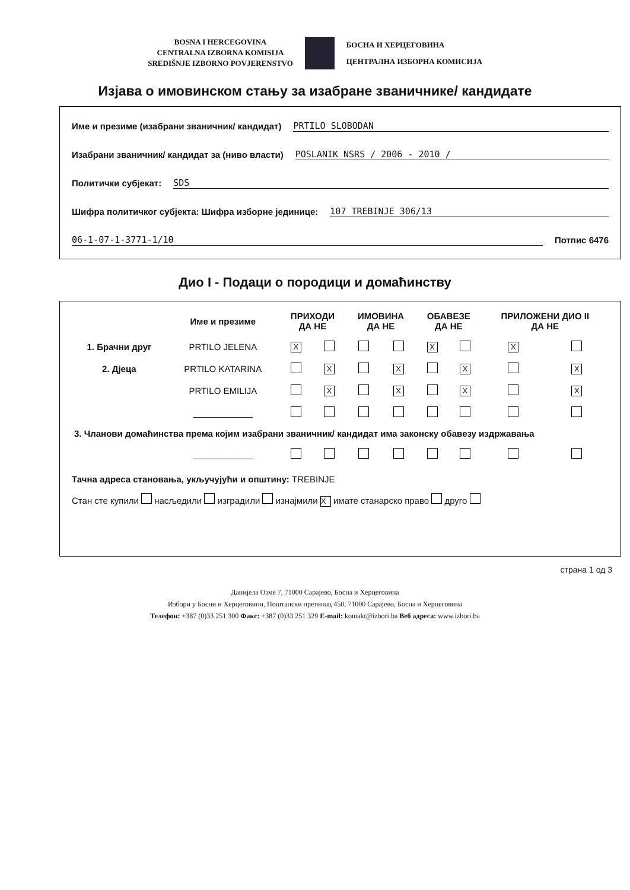BOSNA I HERCEGOVINA
CENTRALNA IZBORNA KOMISIJA
SREDIŠNJE IZBORNO POVJERENSTVO
БОСНА И ХЕРЦЕГОВИНА
ЦЕНТРАЛНА ИЗБОРНА КОМИСИЈА
Изјава о имовинском стању за изабране званичнике/ кандидате
Име и презиме (изабрани званичник/ кандидат) PRTILO SLOBODAN
Изабрани званичник/ кандидат за (ниво власти) POSLANIK NSRS / 2006 - 2010 /
Политички субјекат: SDS
Шифра политичког субјекта: Шифра изборне јединице: 107 TREBINJE 306/13
06-1-07-1-3771-1/10 Потпис 6476
Дио I - Подаци о породици и домаћинству
| | Име и презиме | ПРИХОДИ ДА НЕ | | ИМОВИНА ДА НЕ | | ОБАВЕЗЕ ДА НЕ | | ПРИЛОЖЕНИ ДИО II ДА НЕ | |
| --- | --- | --- | --- | --- | --- | --- | --- | --- | --- |
| 1. Брачни друг | PRTILO JELENA | X | | | | X | | X | |
| 2. Дјеца | PRTILO KATARINA | | X | | X | | X | | X |
| | PRTILO EMILIJA | | X | | X | | X | | X |
| | ____________ | | | | | | | | |
| 3. Чланови домаћинства према којим изабрани званичник/ кандидат има законску обавезу издржавања | | | | | | | | | |
| | ____________ | | | | | | | | |
Тачна адреса становања, укључујући и општину: TREBINJE
Стан сте купили насљедили изградили изнајмили X имате станарско право друго
страна 1 од 3
Данијела Озме 7, 71000 Сарајево, Босна и Херцеговина
Избори у Босни и Херцеговини, Поштански претинац 450, 71000 Сарајево, Босна и Херцеговина
Телефон: +387 (0)33 251 300 Факс: +387 (0)33 251 329 E-mail: kontakt@izbori.ba Веб адреса: www.izbori.ba